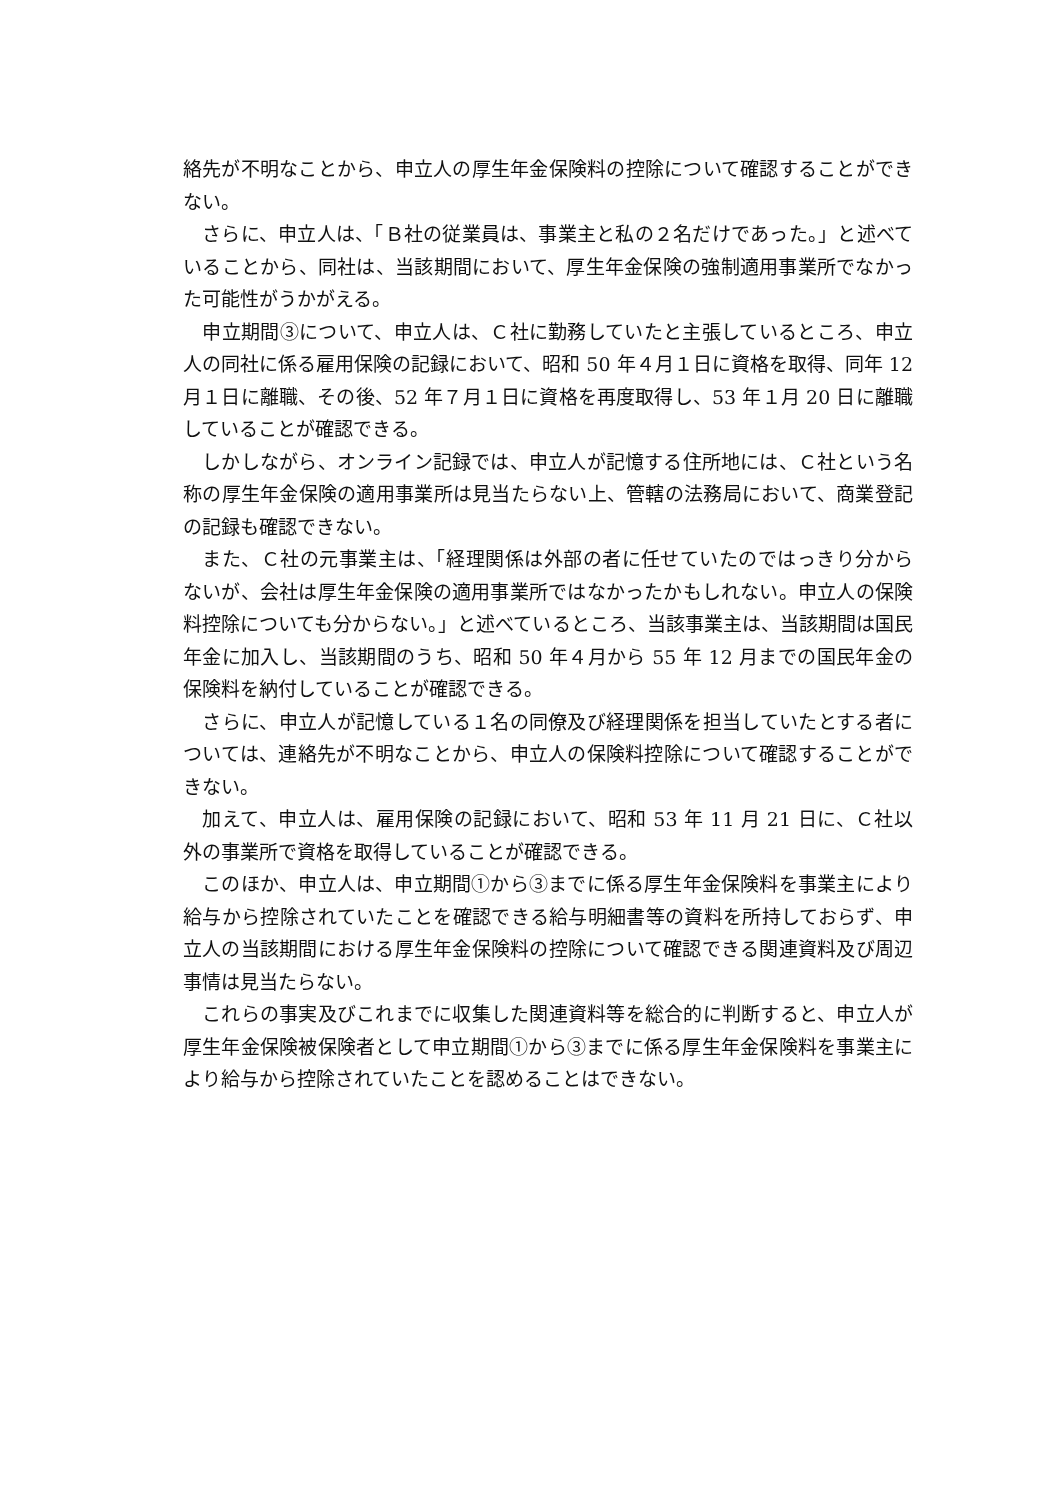絡先が不明なことから、申立人の厚生年金保険料の控除について確認することができない。
　さらに、申立人は、「Ｂ社の従業員は、事業主と私の２名だけであった。」と述べていることから、同社は、当該期間において、厚生年金保険の強制適用事業所でなかった可能性がうかがえる。
　申立期間③について、申立人は、Ｃ社に勤務していたと主張しているところ、申立人の同社に係る雇用保険の記録において、昭和 50 年４月１日に資格を取得、同年 12 月１日に離職、その後、52 年７月１日に資格を再度取得し、53 年１月 20 日に離職していることが確認できる。
　しかしながら、オンライン記録では、申立人が記憶する住所地には、Ｃ社という名称の厚生年金保険の適用事業所は見当たらない上、管轄の法務局において、商業登記の記録も確認できない。
　また、Ｃ社の元事業主は、「経理関係は外部の者に任せていたのではっきり分からないが、会社は厚生年金保険の適用事業所ではなかったかもしれない。申立人の保険料控除についても分からない。」と述べているところ、当該事業主は、当該期間は国民年金に加入し、当該期間のうち、昭和 50 年４月から 55 年 12 月までの国民年金の保険料を納付していることが確認できる。
　さらに、申立人が記憶している１名の同僚及び経理関係を担当していたとする者については、連絡先が不明なことから、申立人の保険料控除について確認することができない。
　加えて、申立人は、雇用保険の記録において、昭和 53 年 11 月 21 日に、Ｃ社以外の事業所で資格を取得していることが確認できる。
　このほか、申立人は、申立期間①から③までに係る厚生年金保険料を事業主により給与から控除されていたことを確認できる給与明細書等の資料を所持しておらず、申立人の当該期間における厚生年金保険料の控除について確認できる関連資料及び周辺事情は見当たらない。
　これらの事実及びこれまでに収集した関連資料等を総合的に判断すると、申立人が厚生年金保険被保険者として申立期間①から③までに係る厚生年金保険料を事業主により給与から控除されていたことを認めることはできない。